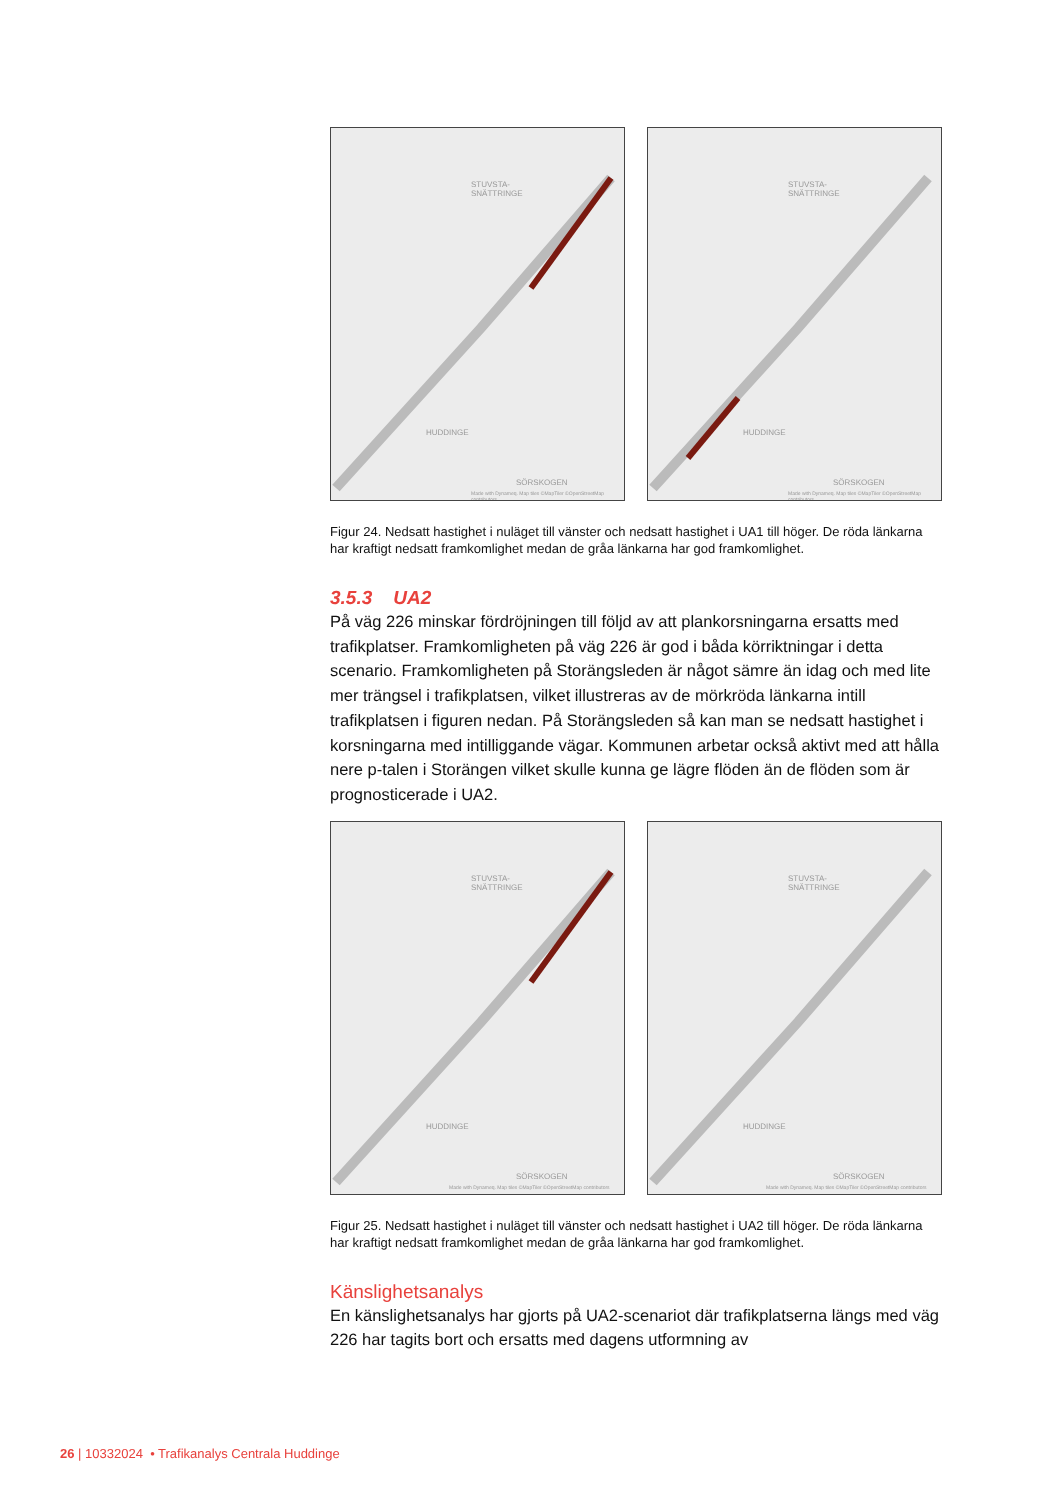STUVSTA-
SNÄTTRINGE
HUDDINGE
SÖRSKOGEN
Made with Dynameq. Map tiles ©MapTiler ©OpenStreetMap contributors
STUVSTA-
SNÄTTRINGE
HUDDINGE
SÖRSKOGEN
Made with Dynameq. Map tiles ©MapTiler ©OpenStreetMap contributors
Figur 24. Nedsatt hastighet i nuläget till vänster och nedsatt hastighet i UA1 till höger. De röda länkarna har kraftigt nedsatt framkomlighet medan de gråa länkarna har god framkomlighet.
3.5.3 UA2
På väg 226 minskar fördröjningen till följd av att plankorsningarna ersatts med trafikplatser. Framkomligheten på väg 226 är god i båda körriktningar i detta scenario. Framkomligheten på Storängsleden är något sämre än idag och med lite mer trängsel i trafikplatsen, vilket illustreras av de mörkröda länkarna intill trafikplatsen i figuren nedan. På Storängsleden så kan man se nedsatt hastighet i korsningarna med intilliggande vägar. Kommunen arbetar också aktivt med att hålla nere p-talen i Storängen vilket skulle kunna ge lägre flöden än de flöden som är prognosticerade i UA2.
STUVSTA-
SNÄTTRINGE
HUDDINGE
SÖRSKOGEN
Made with Dynameq. Map tiles ©MapTiler ©OpenStreetMap contributors
STUVSTA-
SNÄTTRINGE
HUDDINGE
SÖRSKOGEN
Made with Dynameq. Map tiles ©MapTiler ©OpenStreetMap contributors
Figur 25. Nedsatt hastighet i nuläget till vänster och nedsatt hastighet i UA2 till höger. De röda länkarna har kraftigt nedsatt framkomlighet medan de gråa länkarna har god framkomlighet.
Känslighetsanalys
En känslighetsanalys har gjorts på UA2-scenariot där trafikplatserna längs med väg 226 har tagits bort och ersatts med dagens utformning av
26 | 10332024 • Trafikanalys Centrala Huddinge